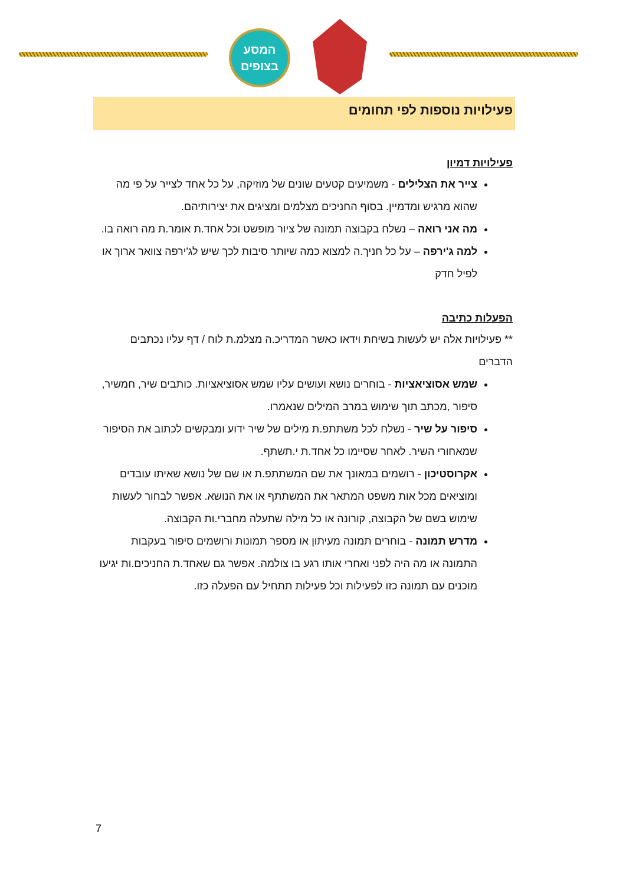המסע
בצופים
פעילויות נוספות לפי תחומים
פעילויות דמיון
צייר את הצלילים - משמיעים קטעים שונים של מוזיקה, על כל אחד לצייר על פי מה שהוא מרגיש ומדמיין. בסוף החניכים מצלמים ומציגים את יצירותיהם.
מה אני רואה – נשלח בקבוצה תמונה של ציור מופשט וכל אחד.ת אומר.ת מה רואה בו.
למה ג'ירפה – על כל חניך.ה למצוא כמה שיותר סיבות לכך שיש לג'ירפה צוואר ארוך או לפיל חדק
הפעלות כתיבה
** פעילויות אלה יש לעשות בשיחת וידאו כאשר המדריכ.ה מצלמ.ת לוח / דף עליו נכתבים הדברים
שמש אסוציאציות - בוחרים נושא ועושים עליו שמש אסוציאציות. כותבים שיר, חמשיר, סיפור ,מכתב תוך שימוש במרב המילים שנאמרו.
סיפור על שיר - נשלח לכל משתתפ.ת מילים של שיר ידוע ומבקשים לכתוב את הסיפור שמאחורי השיר. לאחר שסיימו כל אחד.ת י.תשתף.
אקרוסטיכון - רושמים במאונך את שם המשתתפ.ת או שם של נושא שאיתו עובדים ומוציאים מכל אות משפט המתאר את המשתתף או את הנושא. אפשר לבחור לעשות שימוש בשם של הקבוצה, קורונה או כל מילה שתעלה מחברי.ות הקבוצה.
מדרש תמונה - בוחרים תמונה מעיתון או מספר תמונות ורושמים סיפור בעקבות התמונה או מה היה לפני ואחרי אותו רגע בו צולמה. אפשר גם שאחד.ת החניכים.ות יגיעו מוכנים עם תמונה כזו לפעילות וכל פעילות תתחיל עם הפעלה כזו.
7